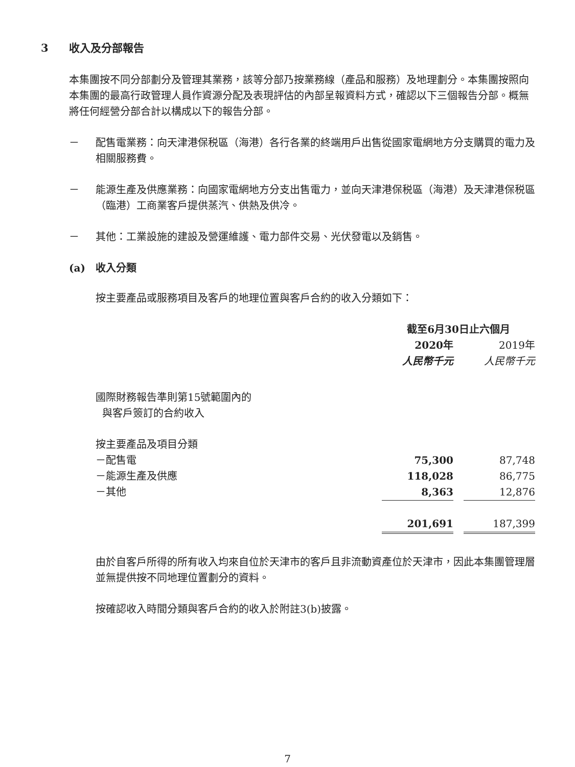3 收入及分部報告
本集團按不同分部劃分及管理其業務，該等分部乃按業務線（產品和服務）及地理劃分。本集團按照向本集團的最高行政管理人員作資源分配及表現評估的內部呈報資料方式，確認以下三個報告分部。概無將任何經營分部合計以構成以下的報告分部。
－ 配售電業務：向天津港保税區（海港）各行各業的終端用戶出售從國家電網地方分支購買的電力及相關服務費。
－ 能源生產及供應業務：向國家電網地方分支出售電力，並向天津港保税區（海港）及天津港保税區（臨港）工商業客戶提供蒸汽、供熱及供冷。
－ 其他：工業設施的建設及營運維護、電力部件交易、光伏發電以及銷售。
(a) 收入分類
按主要產品或服務項目及客戶的地理位置與客戶合約的收入分類如下：
| | 截至6月30日止六個月 | | |
| | 2020年 | | 2019年 |
| | 人民幣千元 | | 人民幣千元 |
| 國際財務報告準則第15號範圍內的 與客戶簽訂的合約收入 | | | |
| 按主要產品及項目分類 | | | |
| －配售電 | 75,300 | | 87,748 |
| －能源生產及供應 | 118,028 | | 86,775 |
| －其他 | 8,363 | | 12,876 |
| | 201,691 | | 187,399 |
由於自客戶所得的所有收入均來自位於天津市的客戶且非流動資產位於天津市，因此本集團管理層並無提供按不同地理位置劃分的資料。
按確認收入時間分類與客戶合約的收入於附註3(b)披露。
7